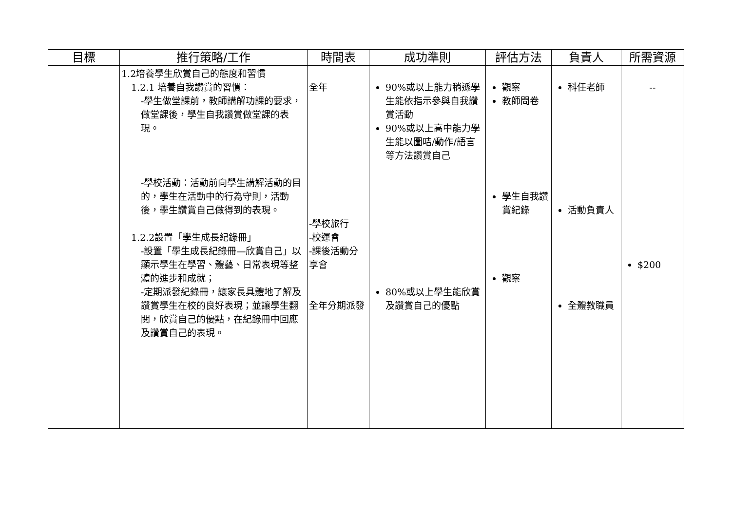| 目標 | 推行策略/工作 | 時間表 | 成功準則 | 評估方法 | 負責人 | 所需資源 |
| --- | --- | --- | --- | --- | --- | --- |
| | 1.2培養學生欣賞自己的態度和習慣 1.2.1 培養自我讚賞的習慣： -學生做堂課前，教師講解功課的要求，做堂課後，學生自我讚賞做堂課的表現。 -學校活動：活動前向學生講解活動的目的，學生在活動中的行為守則，活動後，學生讚賞自己做得到的表現。 1.2.2設置「學生成長紀錄冊」 -設置「學生成長紀錄冊—欣賞自己」以顯示學生在學習、體藝、日常表現等整體的進步和成就； -定期派發紀錄冊，讓家長具體地了解及讚賞學生在校的良好表現；並讓學生翻閱，欣賞自己的優點，在紀錄冊中回應及讚賞自己的表現。 | 全年 -學校旅行 -校運會 -課後活動分享會 全年分期派發 | 90%或以上能力稍遜學生能依指示參與自我讚賞活動 90%或以上高中能力學生能以圖咭/動作/語言等方法讚賞自己 80%或以上學生能欣賞及讚賞自己的優點 | 觀察 教師問卷 學生自我讚賞紀錄 觀察 | 科任老師 活動負責人 全體教職員 | -- $200 |